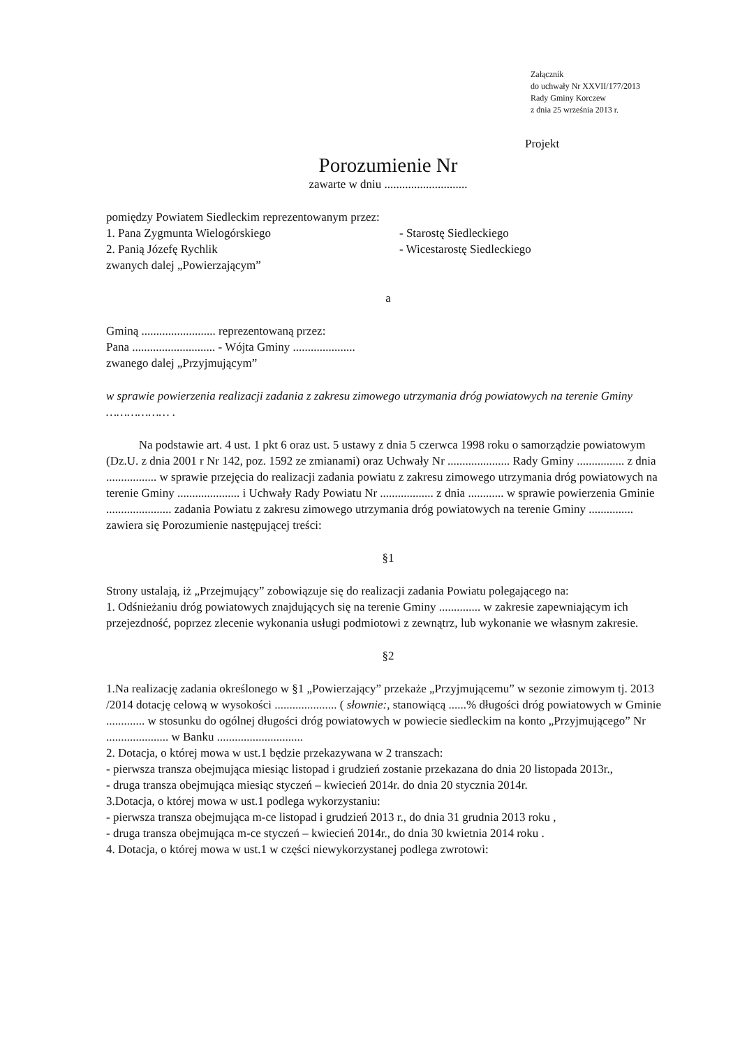Załącznik
do uchwały Nr XXVII/177/2013
Rady Gminy Korczew
z dnia 25 września 2013 r.
Projekt
Porozumienie Nr
zawarte w dniu ............................
pomiędzy Powiatem Siedleckim reprezentowanym przez:
1. Pana Zygmunta Wielogórskiego - Starostę Siedleckiego
2. Panią Józefę Rychlik - Wicestarostę Siedleckiego
zwanych dalej „Powierzającym”
a
Gminą ......................... reprezentowaną przez:
Pana ............................ - Wójta Gminy .....................
zwanego dalej „Przyjmującym”
w sprawie powierzenia realizacji zadania z zakresu zimowego utrzymania dróg powiatowych na terenie Gminy ……………… .
Na podstawie art. 4 ust. 1 pkt 6 oraz ust. 5 ustawy z dnia 5 czerwca 1998 roku o samorządzie powiatowym (Dz.U. z dnia 2001 r Nr 142, poz. 1592 ze zmianami) oraz Uchwały Nr ..................... Rady Gminy ................ z dnia ................. w sprawie przejęcia do realizacji zadania powiatu z zakresu zimowego utrzymania dróg powiatowych na terenie Gminy ..................... i Uchwały Rady Powiatu Nr .................. z dnia ............ w sprawie powierzenia Gminie ...................... zadania Powiatu z zakresu zimowego utrzymania dróg powiatowych na terenie Gminy ............... zawiera się Porozumienie następującej treści:
§1
Strony ustalają, iż „Przejmujący” zobowiązuje się do realizacji zadania Powiatu polegającego na:
1. Odśnieżaniu dróg powiatowych znajdujących się na terenie Gminy .............. w zakresie zapewniającym ich przejezdność, poprzez zlecenie wykonania usługi podmiotowi z zewnątrz, lub wykonanie we własnym zakresie.
§2
1.Na realizację zadania określonego w §1 „Powierzający” przekaże „Przyjmującemu” w sezonie zimowym tj. 2013 /2014 dotację celową w wysokości ..................... ( słownie:, stanowiącą ......% długości dróg powiatowych w Gminie ............. w stosunku do ogólnej długości dróg powiatowych w powiecie siedleckim na konto „Przyjmującego” Nr ..................... w Banku .............................
2. Dotacja, o której mowa w ust.1 będzie przekazywana w 2 transzach:
- pierwsza transza obejmująca miesiąc listopad i grudzień zostanie przekazana do dnia 20 listopada 2013r.,
- druga transza obejmująca miesiąc styczeń – kwiecień 2014r. do dnia 20 stycznia 2014r.
3.Dotacja, o której mowa w ust.1 podlega wykorzystaniu:
- pierwsza transza obejmująca m-ce listopad i grudzień 2013 r., do dnia 31 grudnia 2013 roku ,
- druga transza obejmująca m-ce styczeń – kwiecień 2014r., do dnia 30 kwietnia 2014 roku .
4. Dotacja, o której mowa w ust.1 w części niewykorzystanej podlega zwrotowi: